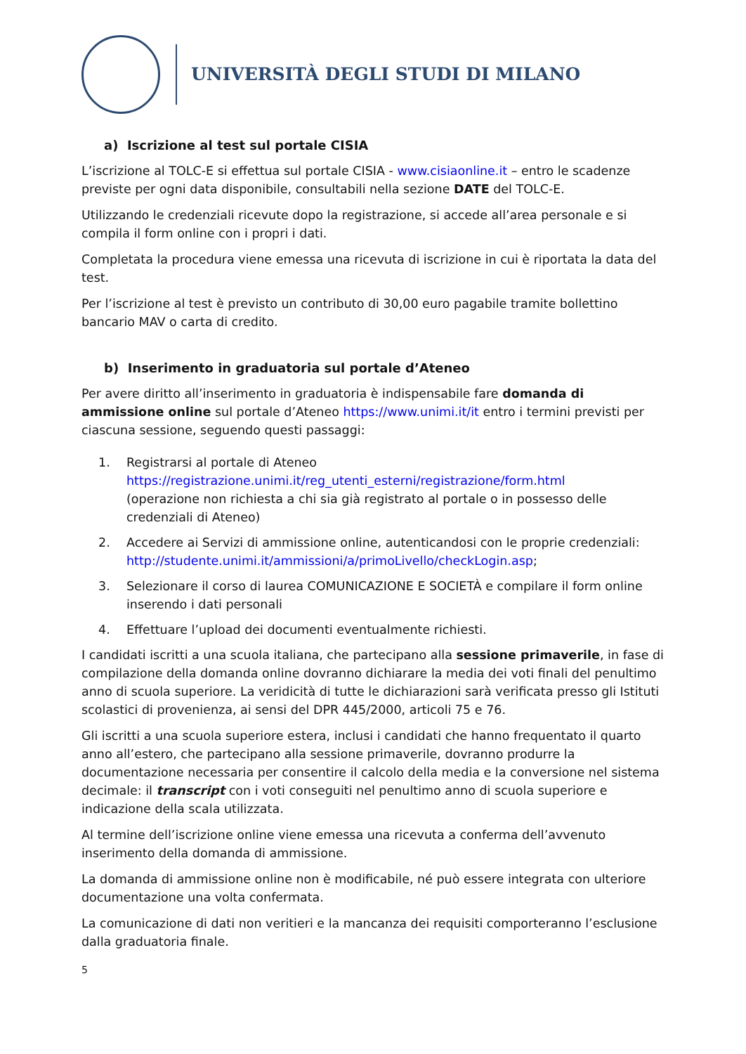UNIVERSITÀ DEGLI STUDI DI MILANO
a) Iscrizione al test sul portale CISIA
L’iscrizione al TOLC-E si effettua sul portale CISIA - www.cisiaonline.it – entro le scadenze previste per ogni data disponibile, consultabili nella sezione DATE del TOLC-E.
Utilizzando le credenziali ricevute dopo la registrazione, si accede all’area personale e si compila il form online con i propri i dati.
Completata la procedura viene emessa una ricevuta di iscrizione in cui è riportata la data del test.
Per l’iscrizione al test è previsto un contributo di 30,00 euro pagabile tramite bollettino bancario MAV o carta di credito.
b) Inserimento in graduatoria sul portale d’Ateneo
Per avere diritto all’inserimento in graduatoria è indispensabile fare domanda di ammissione online sul portale d’Ateneo https://www.unimi.it/it entro i termini previsti per ciascuna sessione, seguendo questi passaggi:
1. Registrarsi al portale di Ateneo
https://registrazione.unimi.it/reg_utenti_esterni/registrazione/form.html
(operazione non richiesta a chi sia già registrato al portale o in possesso delle credenziali di Ateneo)
2. Accedere ai Servizi di ammissione online, autenticandosi con le proprie credenziali: http://studente.unimi.it/ammissioni/a/primoLivello/checkLogin.asp;
3. Selezionare il corso di laurea COMUNICAZIONE E SOCIETÀ e compilare il form online inserendo i dati personali
4. Effettuare l’upload dei documenti eventualmente richiesti.
I candidati iscritti a una scuola italiana, che partecipano alla sessione primaverile, in fase di compilazione della domanda online dovranno dichiarare la media dei voti finali del penultimo anno di scuola superiore. La veridicità di tutte le dichiarazioni sarà verificata presso gli Istituti scolastici di provenienza, ai sensi del DPR 445/2000, articoli 75 e 76.
Gli iscritti a una scuola superiore estera, inclusi i candidati che hanno frequentato il quarto anno all’estero, che partecipano alla sessione primaverile, dovranno produrre la documentazione necessaria per consentire il calcolo della media e la conversione nel sistema decimale: il transcript con i voti conseguiti nel penultimo anno di scuola superiore e indicazione della scala utilizzata.
Al termine dell’iscrizione online viene emessa una ricevuta a conferma dell’avvenuto inserimento della domanda di ammissione.
La domanda di ammissione online non è modificabile, né può essere integrata con ulteriore documentazione una volta confermata.
La comunicazione di dati non veritieri e la mancanza dei requisiti comporteranno l’esclusione dalla graduatoria finale.
5